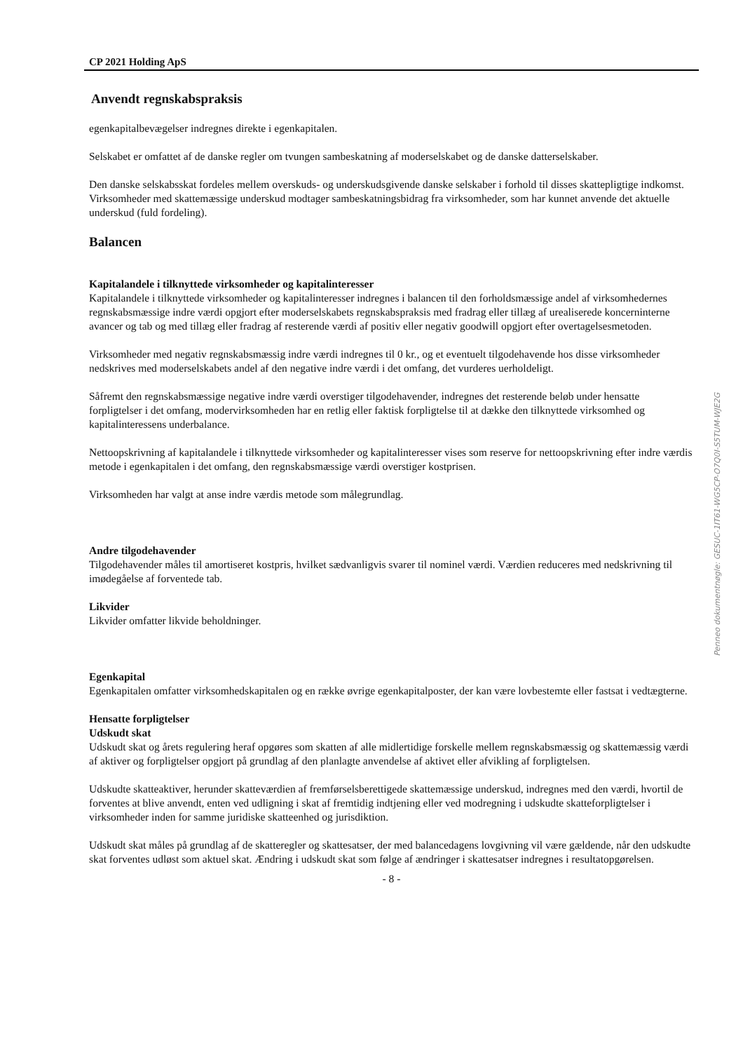CP 2021 Holding ApS
Anvendt regnskabspraksis
egenkapitalbevægelser indregnes direkte i egenkapitalen.
Selskabet er omfattet af de danske regler om tvungen sambeskatning af moderselskabet og de danske datterselskaber.
Den danske selskabsskat fordeles mellem overskuds- og underskudsgivende danske selskaber i forhold til disses skattepligtige indkomst. Virksomheder med skattemæssige underskud modtager sambeskatningsbidrag fra virksomheder, som har kunnet anvende det aktuelle underskud (fuld fordeling).
Balancen
Kapitalandele i tilknyttede virksomheder og kapitalinteresser
Kapitalandele i tilknyttede virksomheder og kapitalinteresser indregnes i balancen til den forholdsmæssige andel af virksomhedernes regnskabsmæssige indre værdi opgjort efter moderselskabets regnskabspraksis med fradrag eller tillæg af urealiserede koncerninterne avancer og tab og med tillæg eller fradrag af resterende værdi af positiv eller negativ goodwill opgjort efter overtagelsesmetoden.
Virksomheder med negativ regnskabsmæssig indre værdi indregnes til 0 kr., og et eventuelt tilgodehavende hos disse virksomheder nedskrives med moderselskabets andel af den negative indre værdi i det omfang, det vurderes uerholdeligt.
Såfremt den regnskabsmæssige negative indre værdi overstiger tilgodehavender, indregnes det resterende beløb under hensatte forpligtelser i det omfang, modervirksomheden har en retlig eller faktisk forpligtelse til at dække den tilknyttede virksomhed og kapitalinteressens underbalance.
Nettoopskrivning af kapitalandele i tilknyttede virksomheder og kapitalinteresser vises som reserve for nettoopskrivning efter indre værdis metode i egenkapitalen i det omfang, den regnskabsmæssige værdi overstiger kostprisen.
Virksomheden har valgt at anse indre værdis metode som målegrundlag.
Andre tilgodehavender
Tilgodehavender måles til amortiseret kostpris, hvilket sædvanligvis svarer til nominel værdi. Værdien reduceres med nedskrivning til imødegåelse af forventede tab.
Likvider
Likvider omfatter likvide beholdninger.
Egenkapital
Egenkapitalen omfatter virksomhedskapitalen og en række øvrige egenkapitalposter, der kan være lovbestemte eller fastsat i vedtægterne.
Hensatte forpligtelser
Udskudt skat
Udskudt skat og årets regulering heraf opgøres som skatten af alle midlertidige forskelle mellem regnskabsmæssig og skattemæssig værdi af aktiver og forpligtelser opgjort på grundlag af den planlagte anvendelse af aktivet eller afvikling af forpligtelsen.
Udskudte skatteaktiver, herunder skatteværdien af fremførselsberettigede skattemæssige underskud, indregnes med den værdi, hvortil de forventes at blive anvendt, enten ved udligning i skat af fremtidig indtjening eller ved modregning i udskudte skatteforpligtelser i virksomheder inden for samme juridiske skatteenhed og jurisdiktion.
Udskudt skat måles på grundlag af de skatteregler og skattesatser, der med balancedagens lovgivning vil være gældende, når den udskudte skat forventes udløst som aktuel skat. Ændring i udskudt skat som følge af ændringer i skattesatser indregnes i resultatopgørelsen.
- 8 -
Penneo dokumentnøgle: GESUC-1IT61-WG5CP-O7Q0I-S5TUM-WJE2G